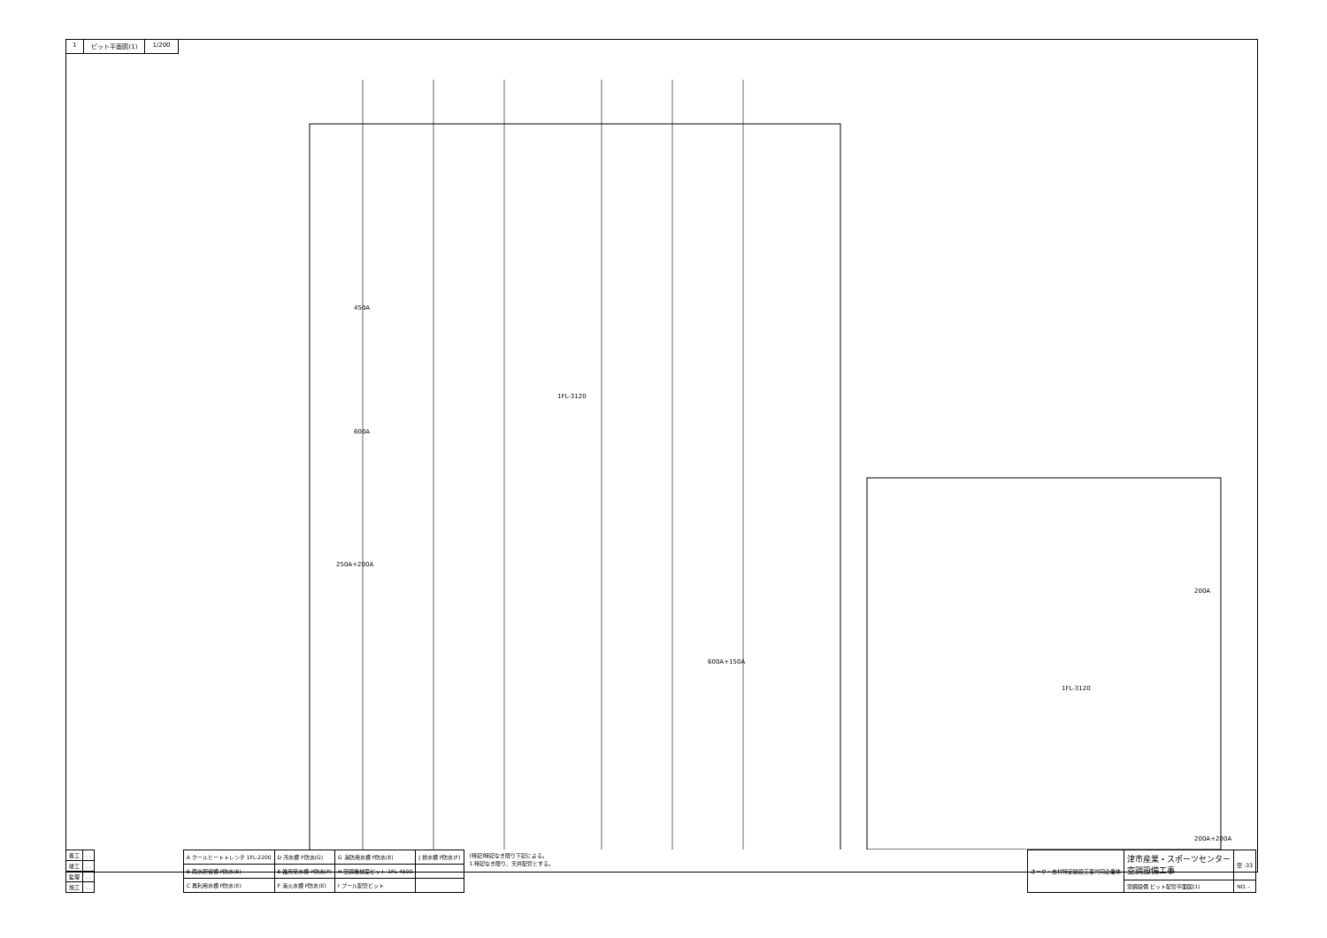1 ピット平面図(1) 1/200
450A
600A
1FL-3120
1FL-3120
250A+200A
600A+150A
200A
200A+200A
| 着工 | . . |
| 竣工 | . . |
| 監理 | . . |
| 施工 | . . |
| A クールヒートトレンチ 1FL-2200 | D 汚水槽 P防水(G) | G 消防用水槽 P防水(E) | J 排水槽 P防水(F) |
| B 雨水貯留槽 P防水(E) | E 雑用受水槽 P防水(F) | H 空調機械室ピット 1FL-4500 | |
| C 再利用水槽 P防水(E) | F 消火水槽 P防水(E) | I プール配管ピット | |
(特記)特記なき限り下記による。
1.特記なき限り、天井配管とする。
| オーク・吉村特定建設工事共同企業体 | 津市産業・スポーツセンター 空調設備工事 | 空 -33 |
| | 空調設備 ピット配管平面図(1) | NO. - |